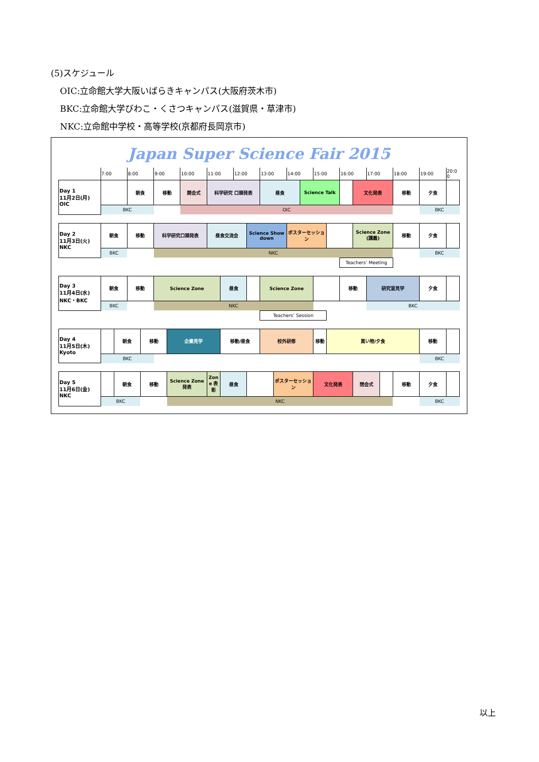(5)スケジュール
OIC:立命館大学大阪いばらきキャンパス(大阪府茨木市)
BKC:立命館大学びわこ・くさつキャンパス(滋賀県・草津市)
NKC:立命館中学校・高等学校(京都府長岡京市)
Japan Super Science Fair 2015
| | 7:00 | | 8:00 | | 9:00 | | 10:00 | 11:00 | | 12:00 | | 13:00 | | 14:00 | | 15:00 | | 16:00 | | 17:00 | | 18:00 | 19:00 | 20:00 |
| --- | --- | --- | --- | --- | --- | --- | --- | --- | --- | --- | --- | --- | --- | --- | --- | --- | --- | --- | --- | --- | --- | --- | --- | --- |
| Day 1 11月2日(月) OIC | | | 朝食 | | 移動 | | 開会式 | 科学研究 口頭発表 | | | | 昼食 | | | Science Talk | | | | 文化発表 | | | 移動 | 夕食 | |
| | BKC | | | | | | OIC | | | | | | | | | | | | | | | | BKC | |
| Day 2 11月3日(火) NKC | 朝食 | | 移動 | | 科学研究口頭発表 | | | 昼食交流会 | | | Science Showdown | | | ポスターセッション | | | | | Science Zone (講義) | | | 移動 | 夕食 | |
| | BKC | | | | NKC | | | | | | | | | | | | | | | | | | BKC | |
| | | | | | | | | | | | | | | | | | | Teachers’ Meeting | | | | | | |
| Day 3 11月4日(水) NKC・BKC | 朝食 | | 移動 | | Science Zone | | | | 昼食 | | | Science Zone | | | | | | 移動 | | 研究室見学 | | | 夕食 | |
| | BKC | | | | NKC | | | | | | | | | | | | | | | BKC | | | | |
| | | | | | | | | | | | | Teachers’ Session | | | | | | | | | | | | |
| Day 4 11月5日(木) Kyoto | | 朝食 | | 移動 | | 企業見学 | | | 移動/昼食 | | | 校外研修 | | | | 移動 | 買い物/夕食 | | | | | | 移動 | |
| | BKC | | | | | | | | | | | | | | | | | | | | | | BKC | |
| Day 5 11月6日(金) NKC | | 朝食 | | 移動 | | Science Zone 発表 | | Zone 表彰 | 昼食 | | | | ポスターセッション | | | 文化発表 | | | 閉会式 | | | 移動 | 夕食 | |
| | BKC | | | | | NKC | | | | | | | | | | | | | | | | | BKC | |
以上